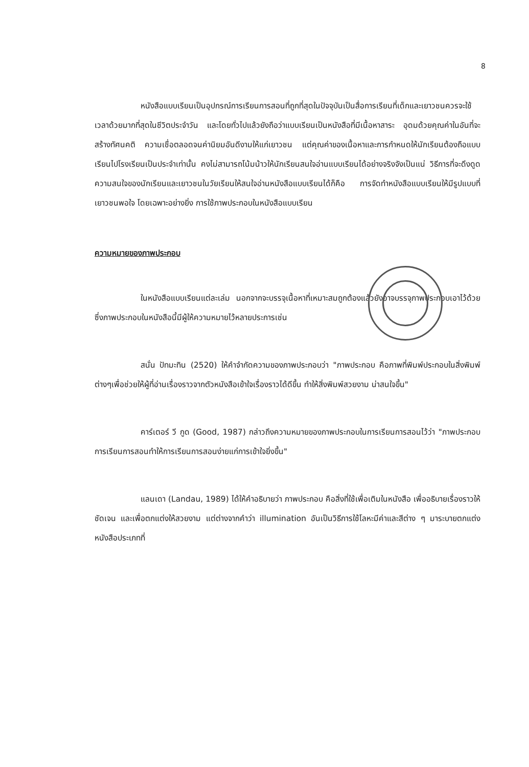8
หนังสือแบบเรียนเป็นอุปกรณ์การเรียนการสอนที่ถูกที่สุดในปัจจุบันเป็นสื่อการเรียนที่เด็กและเยาวชนควรจะใช้เวลาด้วยมากที่สุดในชีวิตประจำวัน และโดยทั่วไปแล้วยังถือว่าแบบเรียนเป็นหนังสือที่มีเนื้อหาสาระ อุดมด้วยคุณค่าในอันที่จะสร้างทัศนคติ ความเชื่อตลอดจนค่านิยมอันดีงามให้แก่เยาวชน แต่คุณค่าของเนื้อหาและการกำหนดให้นักเรียนต้องถือแบบเรียนไปโรงเรียนเป็นประจำเท่านั้น คงไม่สามารถโน้มน้าวให้นักเรียนสนใจอ่านแบบเรียนได้อย่างจริงจังเป็นแน่ วิธีการที่จะดึงดูดความสนใจของนักเรียนและเยาวชนในวัยเรียนให้สนใจอ่านหนังสือแบบเรียนได้ก็คือ การจัดทำหนังสือแบบเรียนให้มีรูปแบบที่เยาวชนพอใจ โดยเฉพาะอย่างยิ่ง การใช้ภาพประกอบในหนังสือแบบเรียน
ความหมายของภาพประกอบ
ในหนังสือแบบเรียนแต่ละเล่ม นอกจากจะบรรจุเนื้อหาที่เหมาะสมถูกต้องแล้วยังอาจบรรจุภาพประกอบเอาไว้ด้วย ซึ่งภาพประกอบในหนังสือนี้มีผู้ให้ความหมายไว้หลายประการเช่น
สนั่น ปัทมะทิน (2520) ให้คำจำกัดความของภาพประกอบว่า "ภาพประกอบ คือภาพที่พิมพ์ประกอบในสิ่งพิมพ์ต่างๆเพื่อช่วยให้ผู้ที่อ่านเรื่องราวจากตัวหนังสือเข้าใจเรื่องราวได้ดีขึ้น ทำให้สิ่งพิมพ์สวยงาม น่าสนใจขึ้น"
คาร์เตอร์ วี กูด (Good, 1987) กล่าวถึงความหมายของภาพประกอบในการเรียนการสอนไว้ว่า "ภาพประกอบการเรียนการสอนทำให้การเรียนการสอนง่ายแก่การเข้าใจยิ่งขึ้น"
แลนเดา (Landau, 1989) ได้ให้คำอธิบายว่า ภาพประกอบ คือสิ่งที่ใช้เพื่อเติมในหนังสือ เพื่ออธิบายเรื่องราวให้ชัดเจน และเพื่อตกแต่งให้สวยงาม แต่ต่างจากคำว่า illumination อันเป็นวิธีการใช้โลหะมีค่าและสีต่าง ๆ มาระบายตกแต่งหนังสือประเภทที่